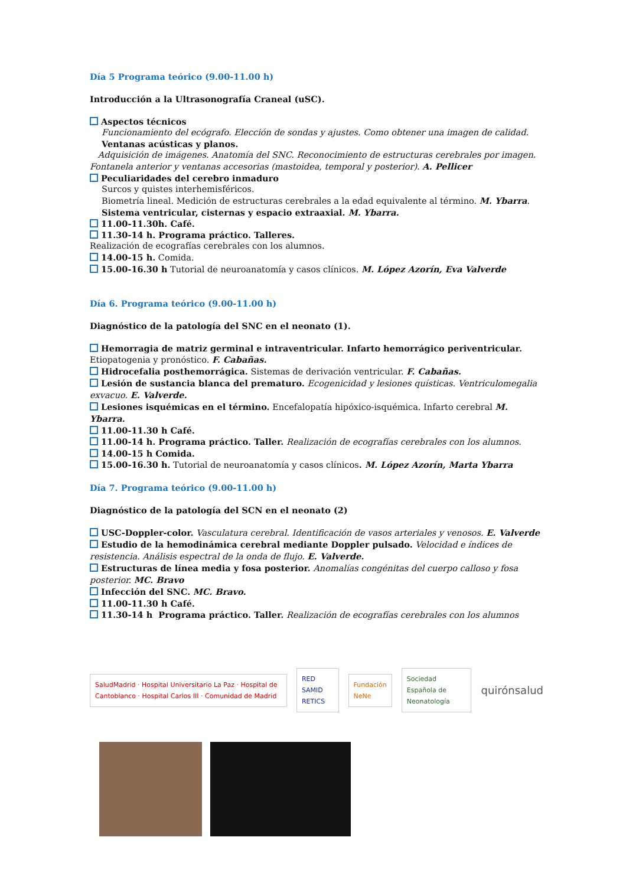Día 5 Programa teórico (9.00-11.00 h)
Introducción a la Ultrasonografía Craneal (uSC).
Aspectos técnicos
Funcionamiento del ecógrafo. Elección de sondas y ajustes. Como obtener una imagen de calidad.
Ventanas acústicas y planos.
Adquisición de imágenes. Anatomía del SNC. Reconocimiento de estructuras cerebrales por imagen. Fontanela anterior y ventanas accesorias (mastoidea, temporal y posterior). A. Pellicer
Peculiaridades del cerebro inmaduro
Surcos y quistes interhemisféricos.
Biometría lineal. Medición de estructuras cerebrales a la edad equivalente al término. M. Ybarra.
Sistema ventricular, cisternas y espacio extraaxial. M. Ybarra.
11.00-11.30h. Café.
11.30-14 h. Programa práctico. Talleres.
Realización de ecografías cerebrales con los alumnos.
14.00-15 h. Comida.
15.00-16.30 h Tutorial de neuroanatomía y casos clínicos. M. López Azorín, Eva Valverde
Día 6. Programa teórico (9.00-11.00 h)
Diagnóstico de la patología del SNC en el neonato (1).
Hemorragia de matriz germinal e intraventricular. Infarto hemorrágico periventricular.
Etiopatogenia y pronóstico. F. Cabañas.
Hidrocefalia posthemorrágica. Sistemas de derivación ventricular. F. Cabañas.
Lesión de sustancia blanca del prematuro. Ecogenicidad y lesiones quísticas. Ventriculomegalia exvacuo. E. Valverde.
Lesiones isquémicas en el término. Encefalopatía hipóxico-isquémica. Infarto cerebral M. Ybarra.
11.00-11.30 h Café.
11.00-14 h. Programa práctico. Taller. Realización de ecografías cerebrales con los alumnos.
14.00-15 h Comida.
15.00-16.30 h. Tutorial de neuroanatomía y casos clínicos. M. López Azorín, Marta Ybarra
Día 7. Programa teórico (9.00-11.00 h)
Diagnóstico de la patología del SCN en el neonato (2)
USC-Doppler-color. Vasculatura cerebral. Identificación de vasos arteriales y venosos. E. Valverde
Estudio de la hemodinámica cerebral mediante Doppler pulsado. Velocidad e índices de resistencia. Análisis espectral de la onda de flujo. E. Valverde.
Estructuras de línea media y fosa posterior. Anomalías congénitas del cuerpo calloso y fosa posterior. MC. Bravo
Infección del SNC. MC. Bravo.
11.00-11.30 h Café.
11.30-14 h Programa práctico. Taller. Realización de ecografías cerebrales con los alumnos
SaludMadrid · Hospital Universitario La Paz · Hospital de Cantoblanco · Hospital Carlos III · Comunidad de Madrid
RED SAMID RETICS Fundación NeNe
Sociedad Española de Neonatología
quirónsalud